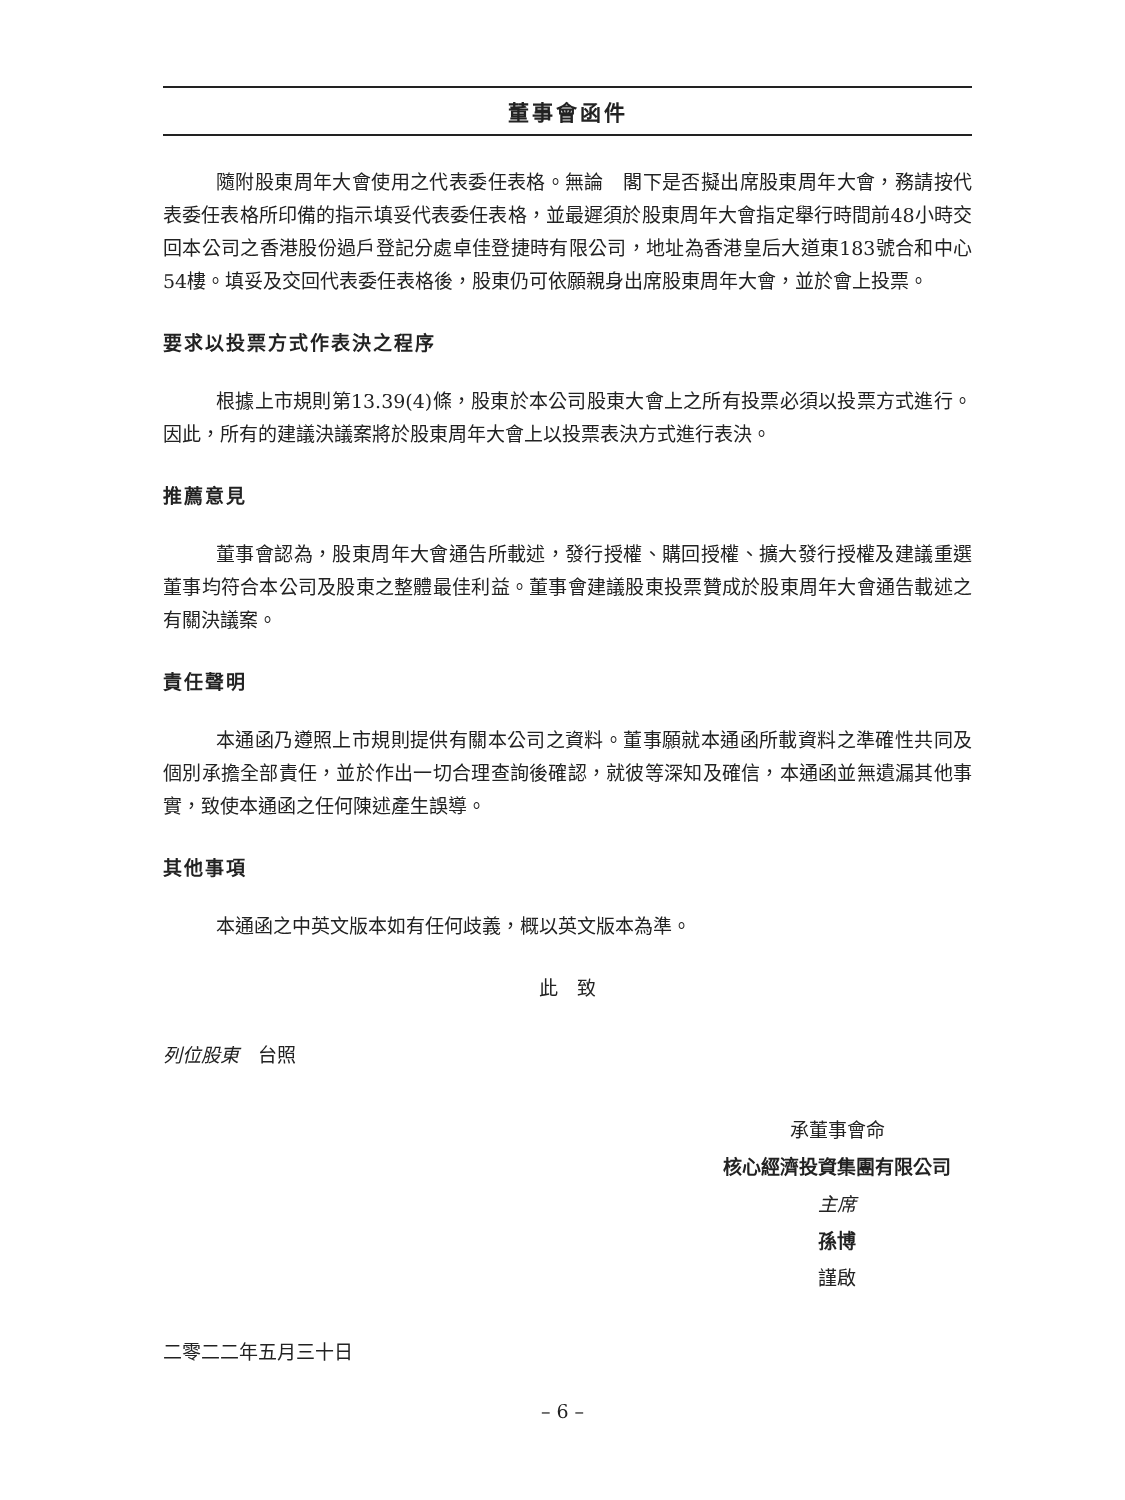董事會函件
隨附股東周年大會使用之代表委任表格。無論　閣下是否擬出席股東周年大會，務請按代表委任表格所印備的指示填妥代表委任表格，並最遲須於股東周年大會指定舉行時間前48小時交回本公司之香港股份過戶登記分處卓佳登捷時有限公司，地址為香港皇后大道東183號合和中心54樓。填妥及交回代表委任表格後，股東仍可依願親身出席股東周年大會，並於會上投票。
要求以投票方式作表決之程序
根據上市規則第13.39(4)條，股東於本公司股東大會上之所有投票必須以投票方式進行。因此，所有的建議決議案將於股東周年大會上以投票表決方式進行表決。
推薦意見
董事會認為，股東周年大會通告所載述，發行授權、購回授權、擴大發行授權及建議重選董事均符合本公司及股東之整體最佳利益。董事會建議股東投票贊成於股東周年大會通告載述之有關決議案。
責任聲明
本通函乃遵照上市規則提供有關本公司之資料。董事願就本通函所載資料之準確性共同及個別承擔全部責任，並於作出一切合理查詢後確認，就彼等深知及確信，本通函並無遺漏其他事實，致使本通函之任何陳述產生誤導。
其他事項
本通函之中英文版本如有任何歧義，概以英文版本為準。
此　致
列位股東　台照
承董事會命
核心經濟投資集團有限公司
主席
孫博
謹啟
二零二二年五月三十日
– 6 –